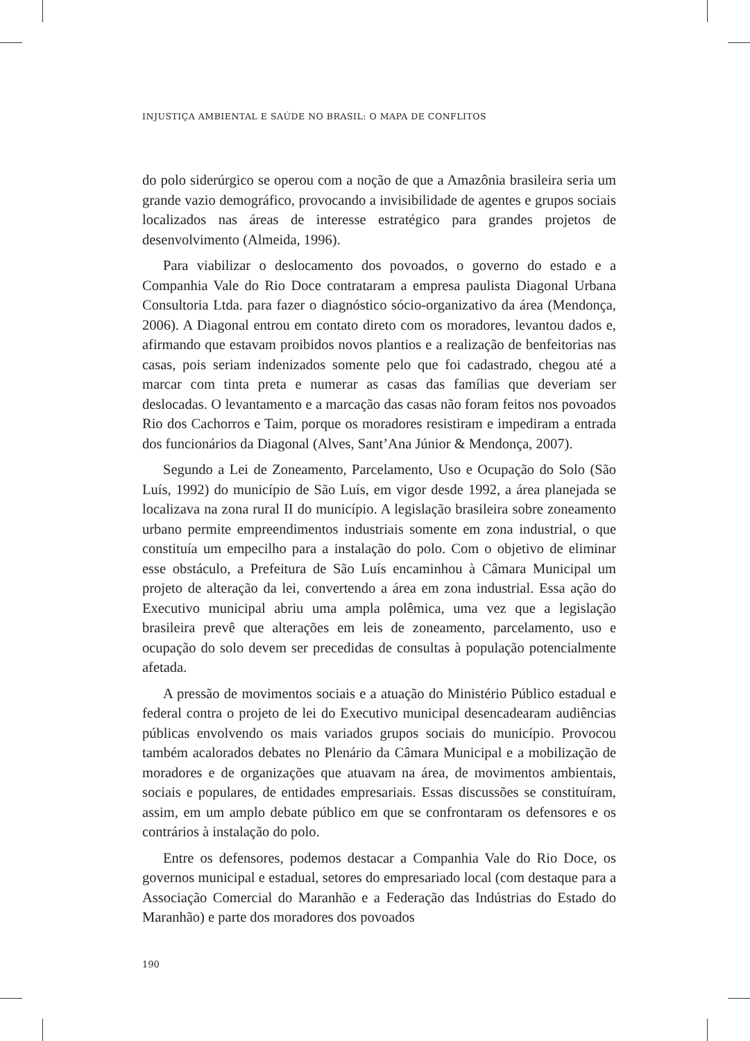INJUSTIÇA AMBIENTAL E SAÚDE NO BRASIL: O MAPA DE CONFLITOS
do polo siderúrgico se operou com a noção de que a Amazônia brasileira seria um grande vazio demográfico, provocando a invisibilidade de agentes e grupos sociais localizados nas áreas de interesse estratégico para grandes projetos de desenvolvimento (Almeida, 1996).
Para viabilizar o deslocamento dos povoados, o governo do estado e a Companhia Vale do Rio Doce contrataram a empresa paulista Diagonal Urbana Consultoria Ltda. para fazer o diagnóstico sócio-organizativo da área (Mendonça, 2006). A Diagonal entrou em contato direto com os moradores, levantou dados e, afirmando que estavam proibidos novos plantios e a realização de benfeitorias nas casas, pois seriam indenizados somente pelo que foi cadastrado, chegou até a marcar com tinta preta e numerar as casas das famílias que deveriam ser deslocadas. O levantamento e a marcação das casas não foram feitos nos povoados Rio dos Cachorros e Taim, porque os moradores resistiram e impediram a entrada dos funcionários da Diagonal (Alves, Sant’Ana Júnior & Mendonça, 2007).
Segundo a Lei de Zoneamento, Parcelamento, Uso e Ocupação do Solo (São Luís, 1992) do município de São Luís, em vigor desde 1992, a área planejada se localizava na zona rural II do município. A legislação brasileira sobre zoneamento urbano permite empreendimentos industriais somente em zona industrial, o que constituía um empecilho para a instalação do polo. Com o objetivo de eliminar esse obstáculo, a Prefeitura de São Luís encaminhou à Câmara Municipal um projeto de alteração da lei, convertendo a área em zona industrial. Essa ação do Executivo municipal abriu uma ampla polêmica, uma vez que a legislação brasileira prevê que alterações em leis de zoneamento, parcelamento, uso e ocupação do solo devem ser precedidas de consultas à população potencialmente afetada.
A pressão de movimentos sociais e a atuação do Ministério Público estadual e federal contra o projeto de lei do Executivo municipal desencadearam audiências públicas envolvendo os mais variados grupos sociais do município. Provocou também acalorados debates no Plenário da Câmara Municipal e a mobilização de moradores e de organizações que atuavam na área, de movimentos ambientais, sociais e populares, de entidades empresariais. Essas discussões se constituíram, assim, em um amplo debate público em que se confrontaram os defensores e os contrários à instalação do polo.
Entre os defensores, podemos destacar a Companhia Vale do Rio Doce, os governos municipal e estadual, setores do empresariado local (com destaque para a Associação Comercial do Maranhão e a Federação das Indústrias do Estado do Maranhão) e parte dos moradores dos povoados
190